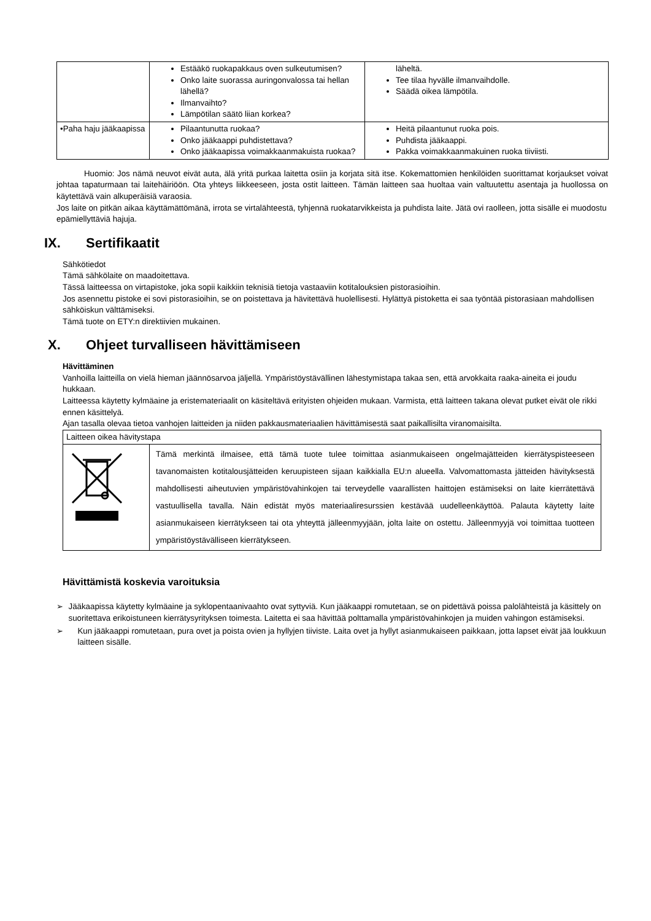| | Estääkö ruokapakkaus oven sulkeutumisen? Onko laite suorassa auringonvalossa tai hellan lähellä? Ilmanvaihto? Lämpötilan säätö liian korkea? | läheltä. Tee tilaa hyvälle ilmanvaihdolle. Säädä oikea lämpötila. |
| •Paha haju jääkaapissa | Pilaantunutta ruokaa? Onko jääkaappi puhdistettava? Onko jääkaapissa voimakkaanmakuista ruokaa? | Heitä pilaantunut ruoka pois. Puhdista jääkaappi. Pakka voimakkaanmakuinen ruoka tiiviisti. |
Huomio: Jos nämä neuvot eivät auta, älä yritä purkaa laitetta osiin ja korjata sitä itse. Kokemattomien henkilöiden suorittamat korjaukset voivat johtaa tapaturmaan tai laitehäiriöön. Ota yhteys liikkeeseen, josta ostit laitteen. Tämän laitteen saa huoltaa vain valtuutettu asentaja ja huollossa on käytettävä vain alkuperäisiä varaosia.
Jos laite on pitkän aikaa käyttämättömänä, irrota se virtalähteestä, tyhjennä ruokatarvikkeista ja puhdista laite. Jätä ovi raolleen, jotta sisälle ei muodostu epämiellyttäviä hajuja.
IX. Sertifikaatit
Sähkötiedot
Tämä sähkölaite on maadoitettava.
Tässä laitteessa on virtapistoke, joka sopii kaikkiin teknisiä tietoja vastaaviin kotitalouksien pistorasioihin.
Jos asennettu pistoke ei sovi pistorasioihin, se on poistettava ja hävitettävä huolellisesti. Hylättyä pistoketta ei saa työntää pistorasiaan mahdollisen sähköiskun välttämiseksi.
Tämä tuote on ETY:n direktiivien mukainen.
X. Ohjeet turvalliseen hävittämiseen
Hävittäminen
Vanhoilla laitteilla on vielä hieman jäännösarvoa jäljellä. Ympäristöystävällinen lähestymistapa takaa sen, että arvokkaita raaka-aineita ei joudu hukkaan.
Laitteessa käytetty kylmäaine ja eristemateriaalit on käsiteltävä erityisten ohjeiden mukaan. Varmista, että laitteen takana olevat putket eivät ole rikki ennen käsittelyä.
Ajan tasalla olevaa tietoa vanhojen laitteiden ja niiden pakkausmateriaalien hävittämisestä saat paikallisilta viranomaisilta.
| Laitteen oikea hävitystapa | |
| | Tämä merkintä ilmaisee, että tämä tuote tulee toimittaa asianmukaiseen ongelmajätteiden kierrätyspisteeseen tavanomaisten kotitalousjätteiden keruupisteen sijaan kaikkialla EU:n alueella. Valvomattomasta jätteiden hävityksestä mahdollisesti aiheutuvien ympäristövahinkojen tai terveydelle vaarallisten haittojen estämiseksi on laite kierrätettävä vastuullisella tavalla. Näin edistät myös materiaaliresurssien kestävää uudelleenkäyttöä. Palauta käytetty laite asianmukaiseen kierrätykseen tai ota yhteyttä jälleenmyyjään, jolta laite on ostettu. Jälleenmyyjä voi toimittaa tuotteen ympäristöystävälliseen kierrätykseen. |
Hävittämistä koskevia varoituksia
➢ Jääkaapissa käytetty kylmäaine ja syklopentaanivaahto ovat syttyviä. Kun jääkaappi romutetaan, se on pidettävä poissa palolähteistä ja käsittely on suoritettava erikoistuneen kierrätysyrityksen toimesta. Laitetta ei saa hävittää polttamalla ympäristövahinkojen ja muiden vahingon estämiseksi.
➢ Kun jääkaappi romutetaan, pura ovet ja poista ovien ja hyllyjen tiiviste. Laita ovet ja hyllyt asianmukaiseen paikkaan, jotta lapset eivät jää loukkuun laitteen sisälle.